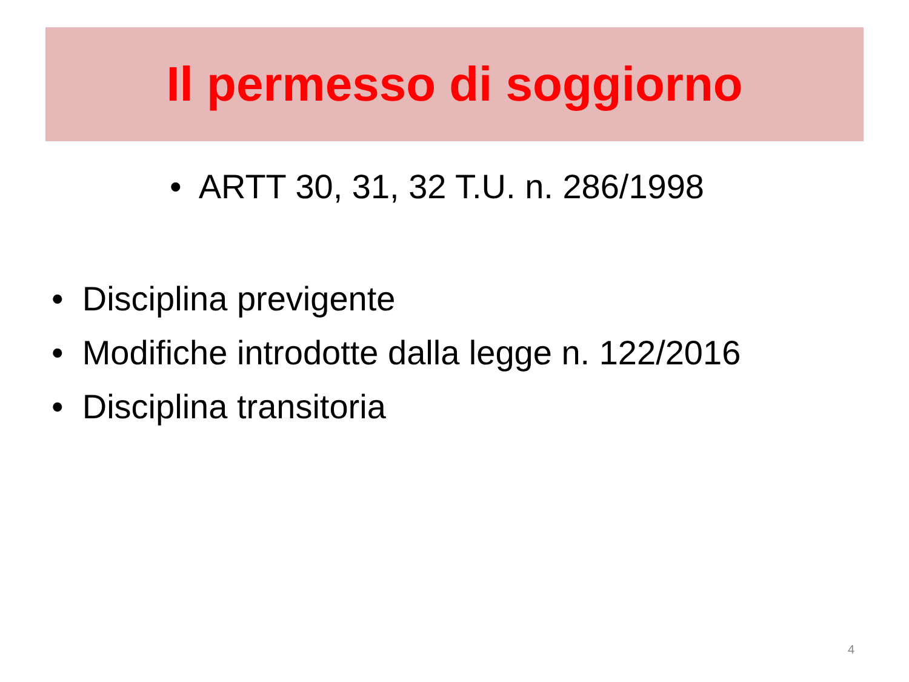Il permesso di soggiorno
• ARTT 30, 31, 32 T.U. n. 286/1998
• Disciplina previgente
• Modifiche introdotte dalla legge n. 122/2016
• Disciplina transitoria
4